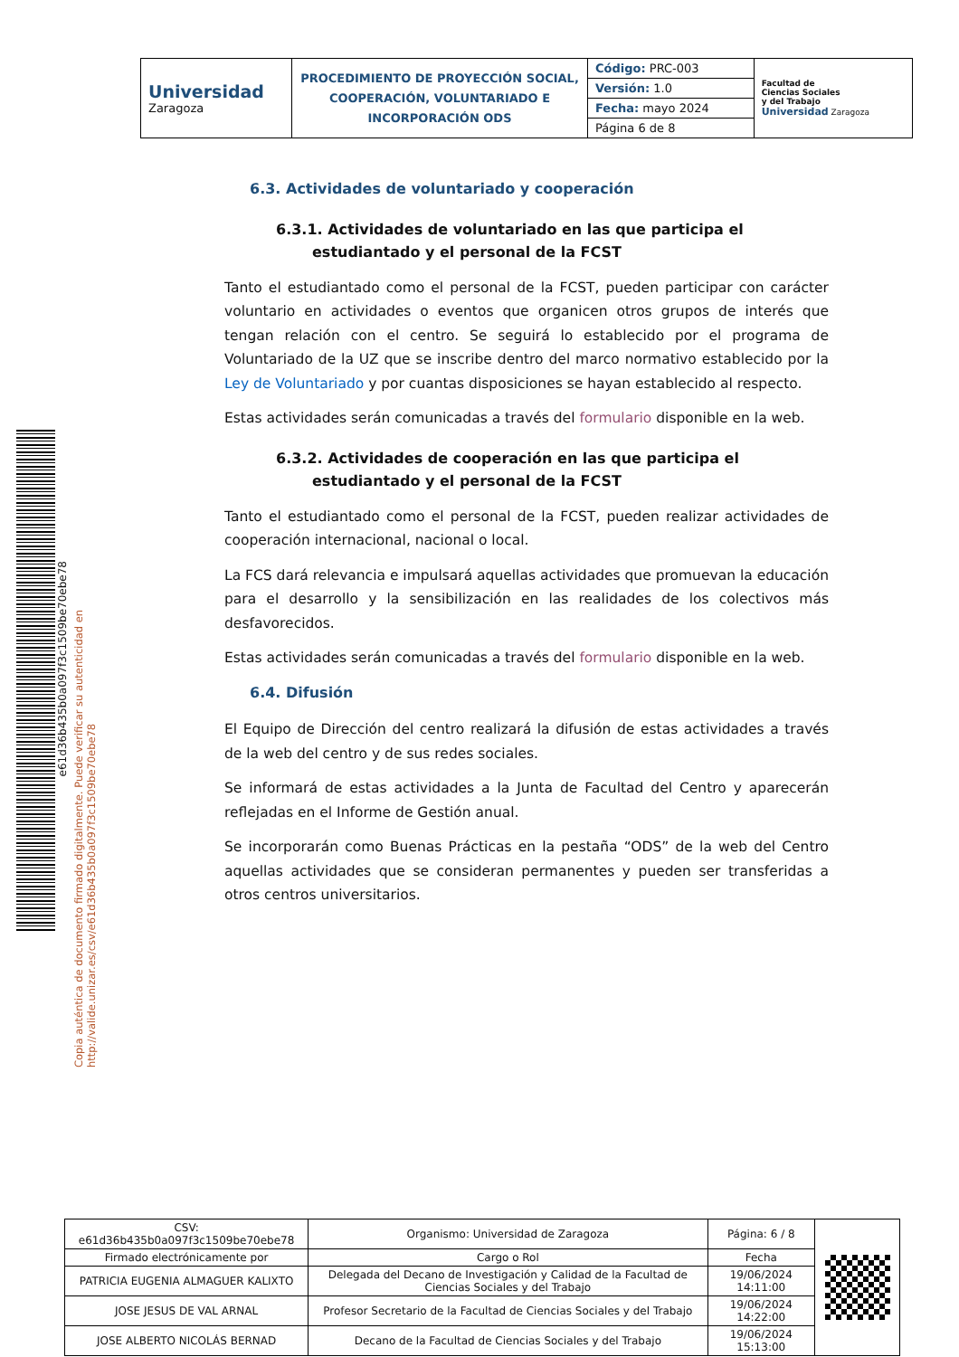| Universidad Zaragoza | PROCEDIMIENTO DE PROYECCIÓN SOCIAL, COOPERACIÓN, VOLUNTARIADO E INCORPORACIÓN ODS | Código: PRC-003 | Facultad de Ciencias Sociales y del Trabajo Universidad Zaragoza |
| | | Versión: 1.0 | |
| | | Fecha: mayo 2024 | |
| | | Página 6 de 8 | |
Copia auténtica de documento firmado digitalmente. Puede verificar su autenticidad en http://valide.unizar.es/csv/e61d36b435b0a097f3c1509be70ebe78
e61d36b435b0a097f3c1509be70ebe78
6.3. Actividades de voluntariado y cooperación
6.3.1. Actividades de voluntariado en las que participa el estudiantado y el personal de la FCST
Tanto el estudiantado como el personal de la FCST, pueden participar con carácter voluntario en actividades o eventos que organicen otros grupos de interés que tengan relación con el centro. Se seguirá lo establecido por el programa de Voluntariado de la UZ que se inscribe dentro del marco normativo establecido por la Ley de Voluntariado y por cuantas disposiciones se hayan establecido al respecto.
Estas actividades serán comunicadas a través del formulario disponible en la web.
6.3.2. Actividades de cooperación en las que participa el estudiantado y el personal de la FCST
Tanto el estudiantado como el personal de la FCST, pueden realizar actividades de cooperación internacional, nacional o local.
La FCS dará relevancia e impulsará aquellas actividades que promuevan la educación para el desarrollo y la sensibilización en las realidades de los colectivos más desfavorecidos.
Estas actividades serán comunicadas a través del formulario disponible en la web.
6.4. Difusión
El Equipo de Dirección del centro realizará la difusión de estas actividades a través de la web del centro y de sus redes sociales.
Se informará de estas actividades a la Junta de Facultad del Centro y aparecerán reflejadas en el Informe de Gestión anual.
Se incorporarán como Buenas Prácticas en la pestaña “ODS” de la web del Centro aquellas actividades que se consideran permanentes y pueden ser transferidas a otros centros universitarios.
| CSV: e61d36b435b0a097f3c1509be70ebe78 | Organismo: Universidad de Zaragoza | Página: 6 / 8 | |
| Firmado electrónicamente por | Cargo o Rol | Fecha | |
| PATRICIA EUGENIA ALMAGUER KALIXTO | Delegada del Decano de Investigación y Calidad de la Facultad de Ciencias Sociales y del Trabajo | 19/06/2024 14:11:00 | |
| JOSE JESUS DE VAL ARNAL | Profesor Secretario de la Facultad de Ciencias Sociales y del Trabajo | 19/06/2024 14:22:00 | |
| JOSE ALBERTO NICOLÁS BERNAD | Decano de la Facultad de Ciencias Sociales y del Trabajo | 19/06/2024 15:13:00 | |